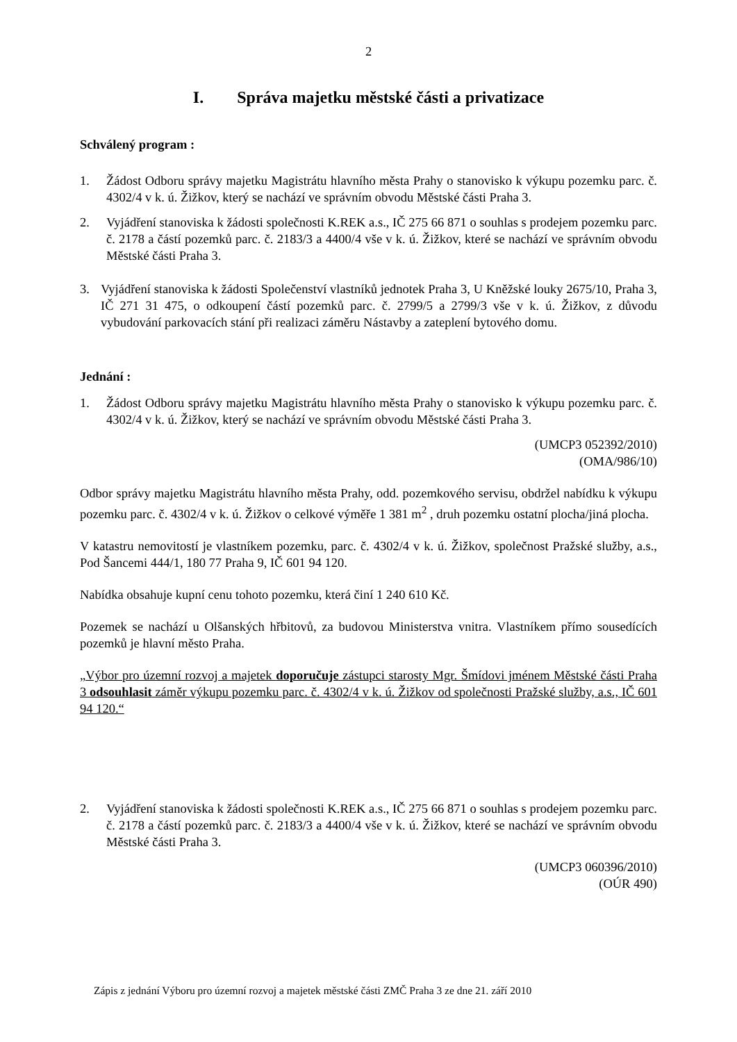2
I. Správa majetku městské části a privatizace
Schválený program :
1. Žádost Odboru správy majetku Magistrátu hlavního města Prahy o stanovisko k výkupu pozemku parc. č. 4302/4 v k. ú. Žižkov, který se nachází ve správním obvodu Městské části Praha 3.
2. Vyjádření stanoviska k žádosti společnosti K.REK a.s., IČ 275 66 871 o souhlas s prodejem pozemku parc. č. 2178 a částí pozemků parc. č. 2183/3 a 4400/4 vše v k. ú. Žižkov, které se nachází ve správním obvodu Městské části Praha 3.
3. Vyjádření stanoviska k žádosti Společenství vlastníků jednotek Praha 3, U Kněžské louky 2675/10, Praha 3, IČ 271 31 475, o odkoupení částí pozemků parc. č. 2799/5 a 2799/3 vše v k. ú. Žižkov, z důvodu vybudování parkovacích stání při realizaci záměru Nástavby a zateplení bytového domu.
Jednání :
1. Žádost Odboru správy majetku Magistrátu hlavního města Prahy o stanovisko k výkupu pozemku parc. č. 4302/4 v k. ú. Žižkov, který se nachází ve správním obvodu Městské části Praha 3.
(UMCP3 052392/2010)
(OMA/986/10)
Odbor správy majetku Magistrátu hlavního města Prahy, odd. pozemkového servisu, obdržel nabídku k výkupu pozemku parc. č. 4302/4 v k. ú. Žižkov o celkové výměře 1 381 m<sup>2</sup> , druh pozemku ostatní plocha/jiná plocha.
V katastru nemovitostí je vlastníkem pozemku, parc. č. 4302/4 v k. ú. Žižkov, společnost Pražské služby, a.s., Pod Šancemi 444/1, 180 77 Praha 9, IČ 601 94 120.
Nabídka obsahuje kupní cenu tohoto pozemku, která činí 1 240 610 Kč.
Pozemek se nachází u Olšanských hřbitovů, za budovou Ministerstva vnitra. Vlastníkem přímo sousedících pozemků je hlavní město Praha.
„Výbor pro územní rozvoj a majetek doporučuje zástupci starosty Mgr. Šmídovi jménem Městské části Praha 3 odsouhlasit záměr výkupu pozemku parc. č. 4302/4 v k. ú. Žižkov od společnosti Pražské služby, a.s., IČ 601 94 120.“
2. Vyjádření stanoviska k žádosti společnosti K.REK a.s., IČ 275 66 871 o souhlas s prodejem pozemku parc. č. 2178 a částí pozemků parc. č. 2183/3 a 4400/4 vše v k. ú. Žižkov, které se nachází ve správním obvodu Městské části Praha 3.
(UMCP3 060396/2010)
(OÚR 490)
Zápis z jednání Výboru pro územní rozvoj a majetek městské části ZMČ Praha 3 ze dne 21. září 2010